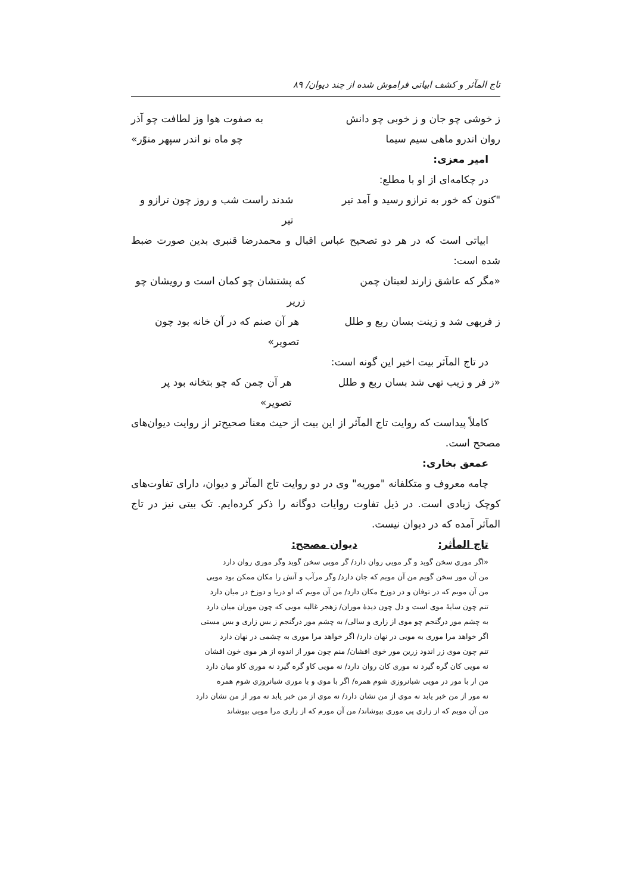تاج المآثر و کشف ابیاتی فراموش شده از چند دیوان/ ۸۹
ز خوشی چو جان و ز خوبی چو دانش به صفوت هوا وز لطافت چو آذر
روان اندرو ماهی سیم سیما چو ماه نو اندر سپهر منوّر»
امیر معزی:
در چکامه‌ای از او با مطلع:
"کنون که خور به ترازو رسید و آمد تیر شدند راست شب و روز چون ترازو و تیر
ابیاتی است که در هر دو تصحیح عباس اقبال و محمدرضا قنبری بدین صورت ضبط شده است:
«مگر که عاشق زارند لعبتان چمن که پشتشان چو کمان است و رویشان چو زریر
ز فربهی شد و زینت بسان ربع و طلل هر آن صنم که در آن خانه بود چون تصویر»
در تاج المآثر بیت اخیر این گونه است:
«ز فر و زیب تهی شد بسان ربع و طلل هر آن چمن که چو بتخانه بود پر تصویر»
کاملاً پیداست که روایت تاج المآثر از این بیت از حیث معنا صحیح‌تر از روایت دیوان‌های مصحح است.
عمعق بخاری:
چامه معروف و متکلفانه "موریه" وی در دو روایت تاج المآثر و دیوان، دارای تفاوت‌های کوچک زیادی است. در ذیل تفاوت روایات دوگانه را ذکر کرده‌ایم. تک بیتی نیز در تاج المآثر آمده که در دیوان نیست.
تاج المأثر: دیوان مصحح:
«اگر موری سخن گوید و گر مویی روان دارد/ گر مویی سخن گوید وگر موری روان دارد
من آن مور سخن گویم من آن مویم که جان دارد/ وگر مرآب و آتش را مکان ممکن بود مویی
من آن مویم که در توفان و در دوزخ مکان دارد/ من آن مویم که او دریا و دوزخ در میان دارد
تنم چون سایهٔ موی است و دل چون دیدهٔ موران/ زهجر غالیه مویی که چون موران میان دارد
به چشم مور درگنجم چو موی از زاری و سالی/ به چشم مور درگنجم ز بس زاری و بس مستی
اگر خواهد مرا موری به مویی در نهان دارد/ اگر خواهد مرا موری به چشمی در نهان دارد
تنم چون موی زر اندود زرین مور خوی افشان/ منم چون مور از اندوه از هر موی خون افشان
نه مویی کان گره گیرد نه موری کان روان دارد/ نه مویی کاو گره گیرد نه موری کاو میان دارد
من ار با مور در مویی شبانروزی شوم همره/ اگر با موی و با موری شبانروزی شوم همره
نه مور از من خبر یابد نه موی از من نشان دارد/ نه موی از من خبر یابد نه مور از من نشان دارد
من آن مویم که از زاری پی موری بپوشاند/ من آن مورم که از زاری مرا مویی بپوشاند